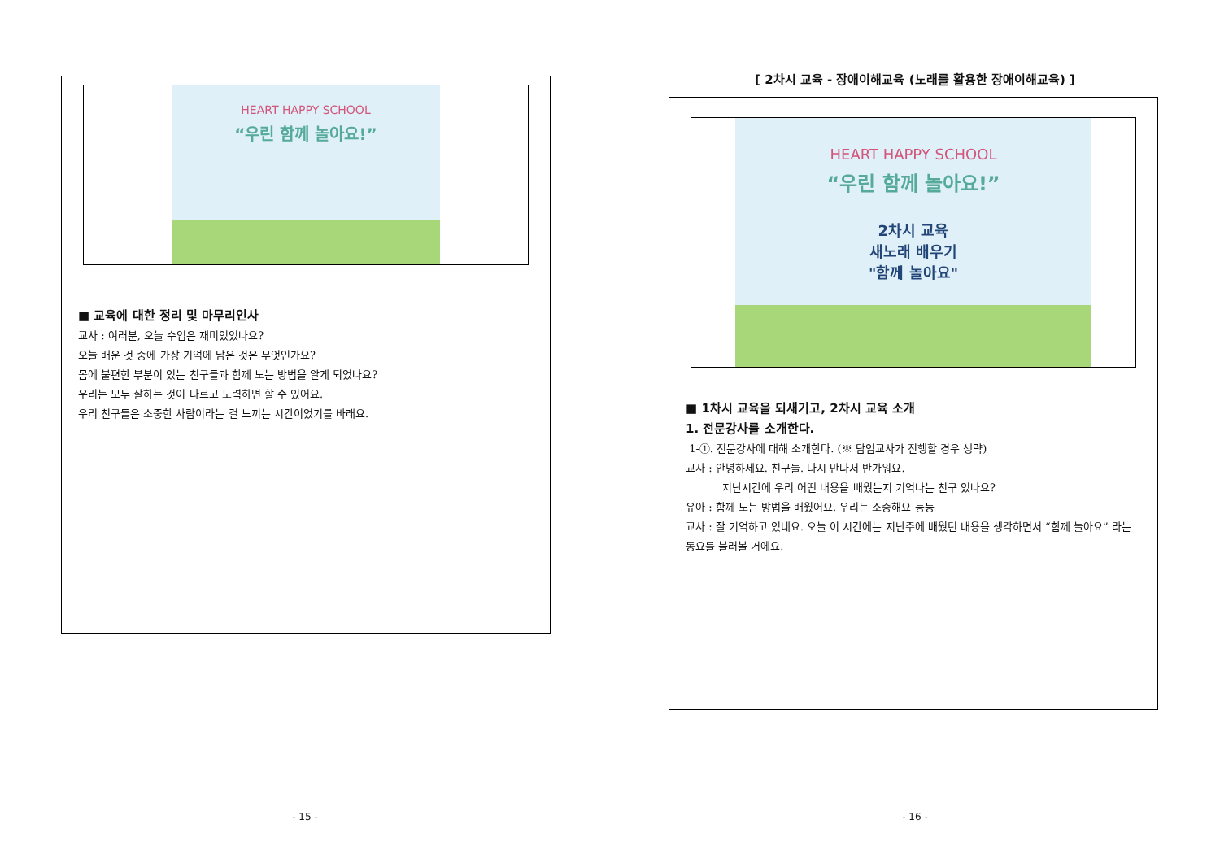HEART HAPPY SCHOOL
“우린 함께 놀아요!”
■ 교육에 대한 정리 및 마무리인사
교사 : 여러분, 오늘 수업은 재미있었나요?
오늘 배운 것 중에 가장 기억에 남은 것은 무엇인가요?
몸에 불편한 부분이 있는 친구들과 함께 노는 방법을 알게 되었나요?
우리는 모두 잘하는 것이 다르고 노력하면 할 수 있어요.
우리 친구들은 소중한 사람이라는 걸 느끼는 시간이었기를 바래요.
- 15 -
[ 2차시 교육 - 장애이해교육 (노래를 활용한 장애이해교육) ]
HEART HAPPY SCHOOL
“우린 함께 놀아요!”
2차시 교육
새노래 배우기
"함께 놀아요"
■ 1차시 교육을 되새기고, 2차시 교육 소개
1. 전문강사를 소개한다.
1-①. 전문강사에 대해 소개한다. (※ 담임교사가 진행할 경우 생략)
교사 : 안녕하세요. 친구들. 다시 만나서 반가워요.
지난시간에 우리 어떤 내용을 배웠는지 기억나는 친구 있나요?
유아 : 함께 노는 방법을 배웠어요. 우리는 소중해요 등등
교사 : 잘 기억하고 있네요. 오늘 이 시간에는 지난주에 배웠던 내용을 생각하면서 “함께 놀아요” 라는 동요를 불러볼 거에요.
- 16 -